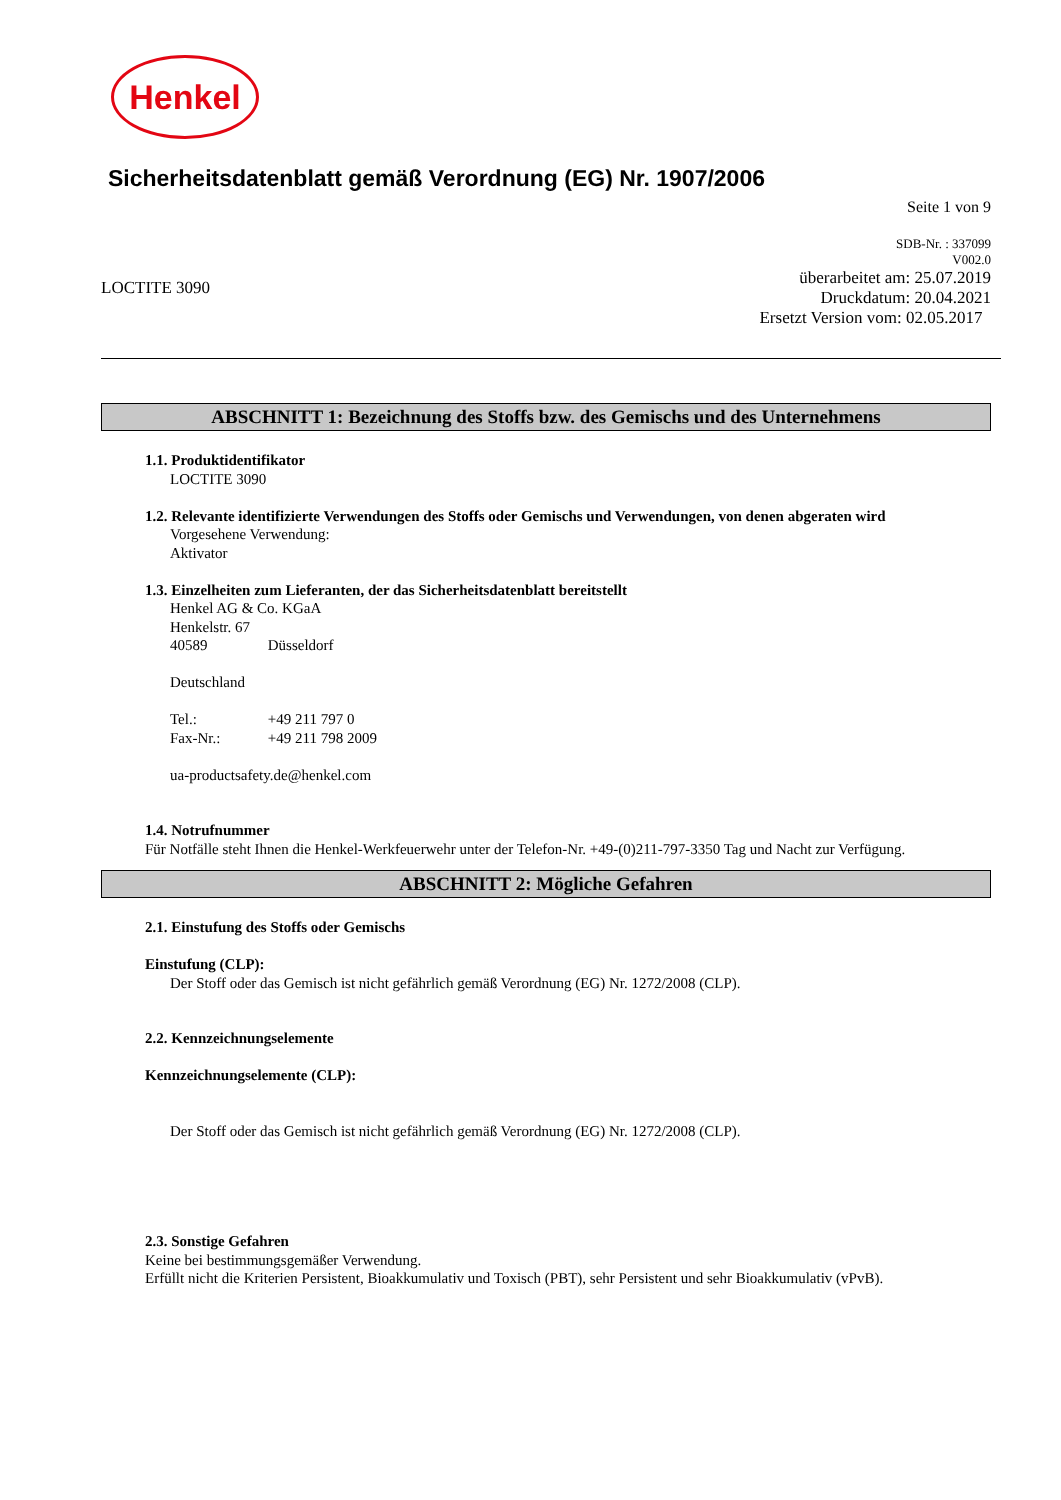Henkel
Sicherheitsdatenblatt gemäß Verordnung (EG) Nr. 1907/2006
Seite 1 von 9
LOCTITE 3090
SDB-Nr. : 337099
V002.0
überarbeitet am: 25.07.2019
Druckdatum: 20.04.2021
Ersetzt Version vom: 02.05.2017
ABSCHNITT 1: Bezeichnung des Stoffs bzw. des Gemischs und des Unternehmens
1.1. Produktidentifikator
LOCTITE 3090
1.2. Relevante identifizierte Verwendungen des Stoffs oder Gemischs und Verwendungen, von denen abgeraten wird
Vorgesehene Verwendung:
Aktivator
1.3. Einzelheiten zum Lieferanten, der das Sicherheitsdatenblatt bereitstellt
Henkel AG & Co. KGaA
Henkelstr. 67
40589 Düsseldorf
Deutschland
Tel.: +49 211 797 0
Fax-Nr.: +49 211 798 2009
ua-productsafety.de@henkel.com
1.4. Notrufnummer
Für Notfälle steht Ihnen die Henkel-Werkfeuerwehr unter der Telefon-Nr. +49-(0)211-797-3350 Tag und Nacht zur Verfügung.
ABSCHNITT 2: Mögliche Gefahren
2.1. Einstufung des Stoffs oder Gemischs
Einstufung (CLP):
Der Stoff oder das Gemisch ist nicht gefährlich gemäß Verordnung (EG) Nr. 1272/2008 (CLP).
2.2. Kennzeichnungselemente
Kennzeichnungselemente (CLP):
Der Stoff oder das Gemisch ist nicht gefährlich gemäß Verordnung (EG) Nr. 1272/2008 (CLP).
2.3. Sonstige Gefahren
Keine bei bestimmungsgemäßer Verwendung.
Erfüllt nicht die Kriterien Persistent, Bioakkumulativ und Toxisch (PBT), sehr Persistent und sehr Bioakkumulativ (vPvB).